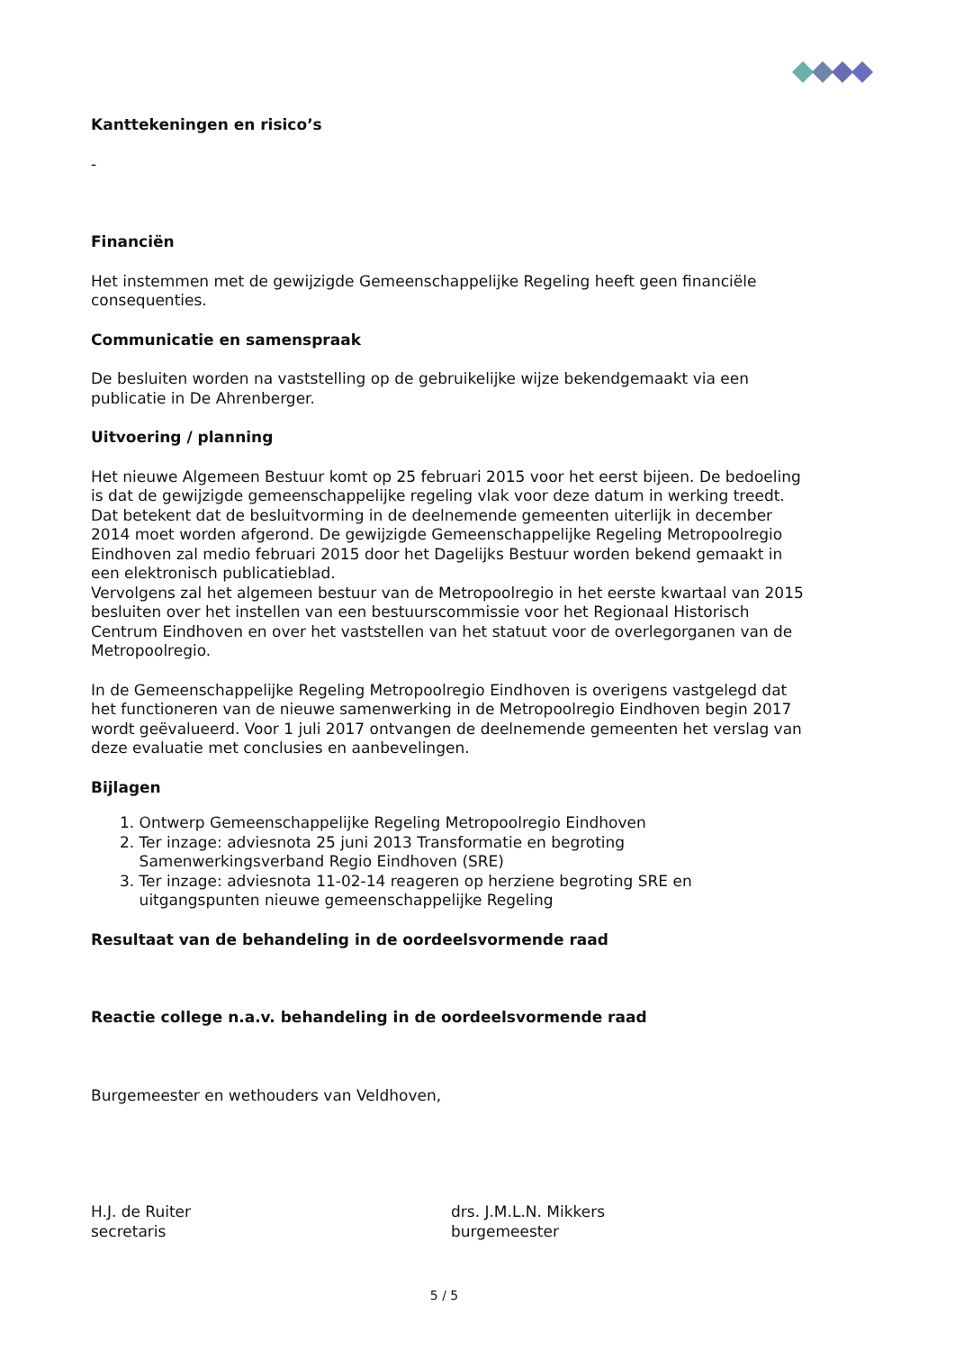Kanttekeningen en risico’s
-
Financiën
Het instemmen met de gewijzigde Gemeenschappelijke Regeling heeft geen financiële consequenties.
Communicatie en samenspraak
De besluiten worden na vaststelling op de gebruikelijke wijze bekendgemaakt via een publicatie in De Ahrenberger.
Uitvoering / planning
Het nieuwe Algemeen Bestuur komt op 25 februari 2015 voor het eerst bijeen. De bedoeling is dat de gewijzigde gemeenschappelijke regeling vlak voor deze datum in werking treedt. Dat betekent dat de besluitvorming in de deelnemende gemeenten uiterlijk in december 2014 moet worden afgerond. De gewijzigde Gemeenschappelijke Regeling Metropoolregio Eindhoven zal medio februari 2015 door het Dagelijks Bestuur worden bekend gemaakt in een elektronisch publicatieblad.
Vervolgens zal het algemeen bestuur van de Metropoolregio in het eerste kwartaal van 2015 besluiten over het instellen van een bestuurscommissie voor het Regionaal Historisch Centrum Eindhoven en over het vaststellen van het statuut voor de overlegorganen van de Metropoolregio.
In de Gemeenschappelijke Regeling Metropoolregio Eindhoven is overigens vastgelegd dat het functioneren van de nieuwe samenwerking in de Metropoolregio Eindhoven begin 2017 wordt geëvalueerd. Voor 1 juli 2017 ontvangen de deelnemende gemeenten het verslag van deze evaluatie met conclusies en aanbevelingen.
Bijlagen
1. Ontwerp Gemeenschappelijke Regeling Metropoolregio Eindhoven
2. Ter inzage: adviesnota 25 juni 2013 Transformatie en begroting
Samenwerkingsverband Regio Eindhoven (SRE)
3. Ter inzage: adviesnota 11-02-14 reageren op herziene begroting SRE en
uitgangspunten nieuwe gemeenschappelijke Regeling
Resultaat van de behandeling in de oordeelsvormende raad
Reactie college n.a.v. behandeling in de oordeelsvormende raad
Burgemeester en wethouders van Veldhoven,
H.J. de Ruiter
secretaris
drs. J.M.L.N. Mikkers
burgemeester
5 / 5